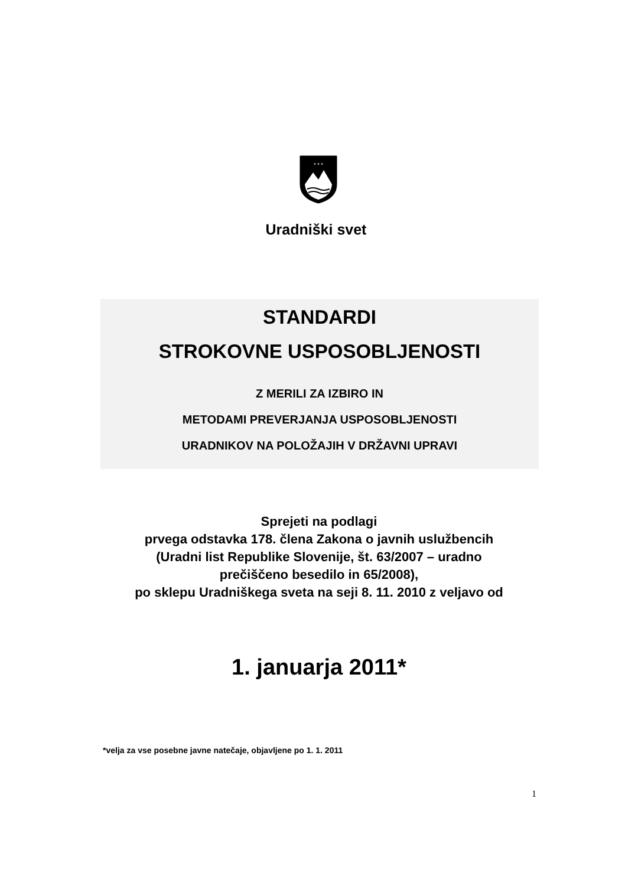* * *
Uradniški svet
STANDARDI
STROKOVNE USPOSOBLJENOSTI
Z MERILI ZA IZBIRO IN
METODAMI PREVERJANJA USPOSOBLJENOSTI
URADNIKOV NA POLOŽAJIH V DRŽAVNI UPRAVI
Sprejeti na podlagi
prvega odstavka 178. člena Zakona o javnih uslužbencih
(Uradni list Republike Slovenije, št. 63/2007 – uradno
prečiščeno besedilo in 65/2008),
po sklepu Uradniškega sveta na seji 8. 11. 2010 z veljavo od
1. januarja 2011*
*velja za vse posebne javne natečaje, objavljene po 1. 1. 2011
1